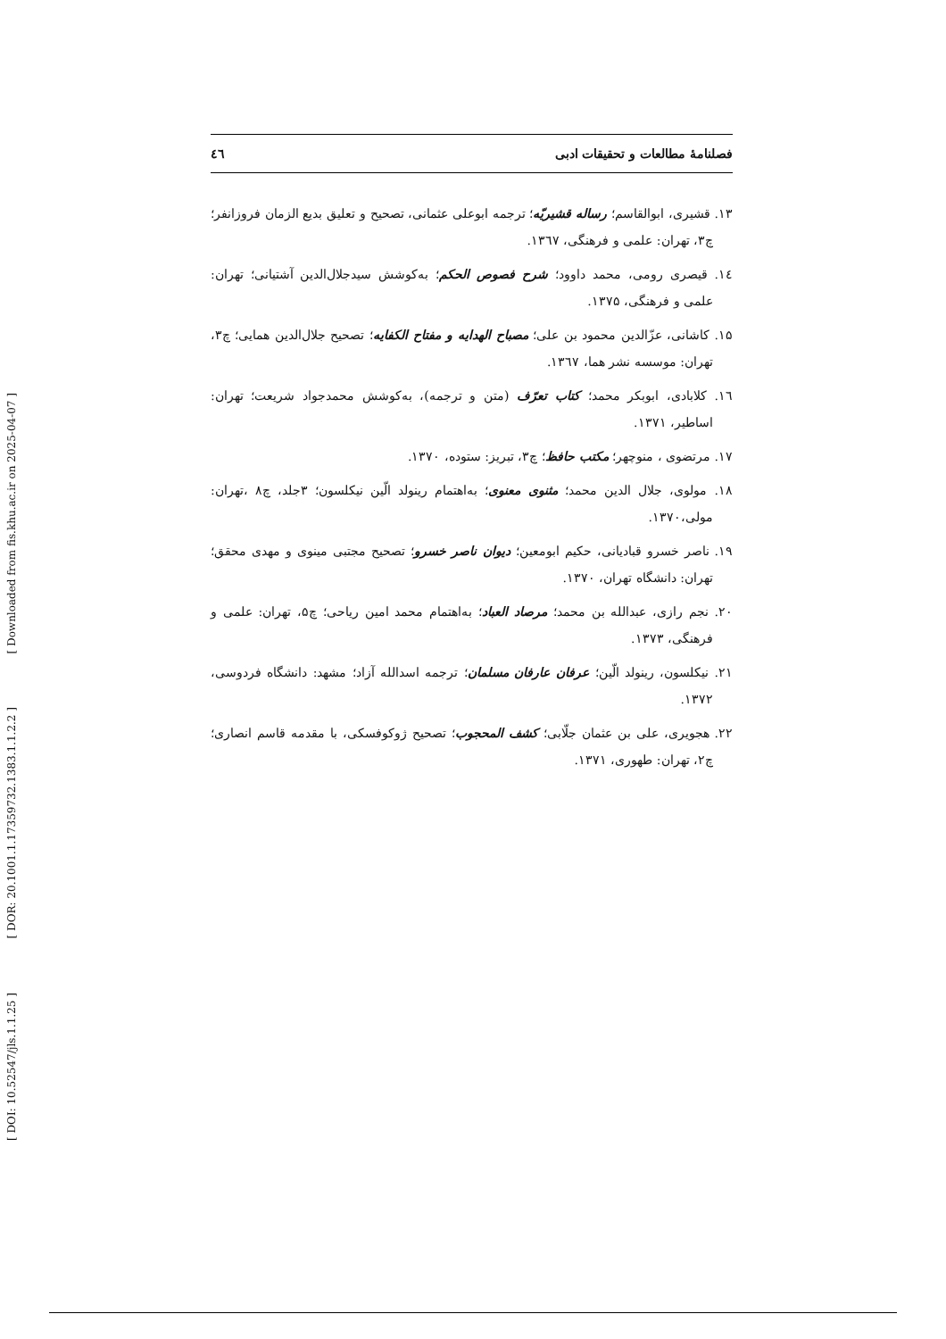[ Downloaded from fis.khu.ac.ir on 2025-04-07 ]
[ DOR: 20.1001.1.17359732.1383.1.1.2.2 ]
[ DOI: 10.52547/jls.1.1.25 ]
فصلنامهٔ مطالعات و تحقیقات ادبی ٤٦
۱۳. قشیری، ابوالقاسم؛ رساله قشیریّه؛ ترجمه ابوعلی عثمانی، تصحیح و تعلیق بدیع الزمان فروزانفر؛ چ۳، تهران: علمی و فرهنگی، ۱۳٦۷.
١٤. قیصری رومی، محمد داوود؛ شرح فصوص الحکم؛ به‌کوشش سیدجلال‌الدین آشتیانی؛ تهران: علمی و فرهنگی، ۱۳۷۵.
۱۵. کاشانی، عزّالدین محمود بن علی؛ مصباح الهدایه و مفتاح الکفایه؛ تصحیح جلال‌الدین همایی؛ چ۳، تهران: موسسه نشر هما، ۱۳٦۷.
۱٦. کلابادی، ابوبکر محمد؛ کتاب تعرّف (متن و ترجمه)، به‌کوشش محمدجواد شریعت؛ تهران: اساطیر، ۱۳۷۱.
۱۷. مرتضوی ، منوچهر؛ مکتب حافظ؛ چ۳، تبریز: ستوده، ۱۳۷۰.
۱۸. مولوی، جلال الدین محمد؛ مثنوی معنوی؛ به‌اهتمام رینولد الّین نیکلسون؛ ۳جلد، چ۸ ،تهران: مولی،۱۳۷۰.
۱۹. ناصر خسرو قبادیانی، حکیم ابومعین؛ دیوان ناصر خسرو؛ تصحیح مجتبی مینوی و مهدی محقق؛ تهران: دانشگاه تهران، ۱۳۷۰.
۲۰. نجم رازی، عبدالله بن محمد؛ مرصاد العباد؛ به‌اهتمام محمد امین ریاحی؛ چ۵، تهران: علمی و فرهنگی، ۱۳۷۳.
۲۱. نیکلسون، رینولد الّین؛ عرفان عارفان مسلمان؛ ترجمه اسدالله آزاد؛ مشهد: دانشگاه فردوسی، ۱۳۷۲.
۲۲. هجویری، علی بن عثمان جلّابی؛ کشف المحجوب؛ تصحیح ژوکوفسکی، با مقدمه قاسم انصاری؛ چ۲، تهران: طهوری، ۱۳۷۱.